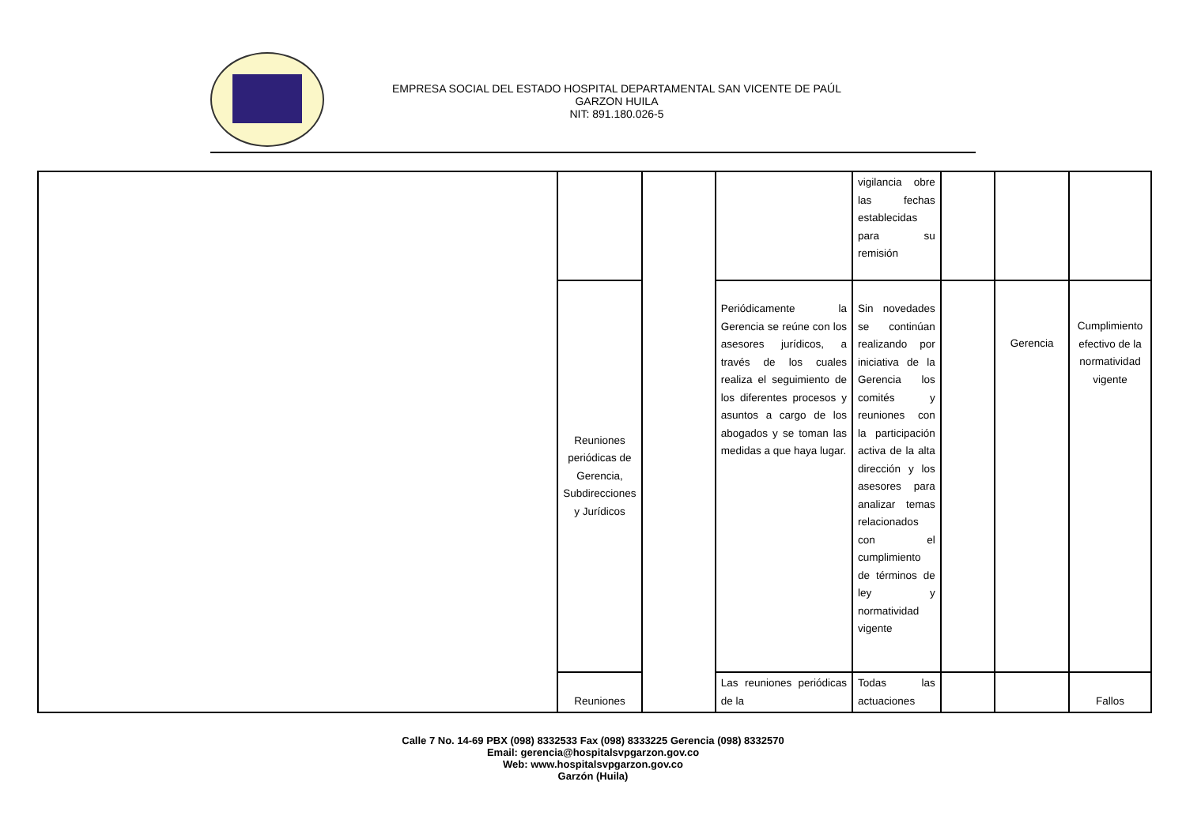EMPRESA SOCIAL DEL ESTADO HOSPITAL DEPARTAMENTAL SAN VICENTE DE PAÚL
GARZON HUILA
NIT: 891.180.026-5
| | | | | vigilancia obre las fechas establecidas para su remisión | | | |
| | Reuniones periódicas de Gerencia, Subdirecciones y Jurídicos | | Periódicamente la Gerencia se reúne con los asesores jurídicos, a través de los cuales realiza el seguimiento de los diferentes procesos y asuntos a cargo de los abogados y se toman las medidas a que haya lugar. | Sin novedades se continúan realizando por iniciativa de la Gerencia los comités y reuniones con la participación activa de la alta dirección y los asesores para analizar temas relacionados con el cumplimiento de términos de ley y normatividad vigente | | Gerencia | Cumplimiento efectivo de la normatividad vigente |
| | Reuniones | | Las reuniones periódicas de la | Todas las actuaciones | | | Fallos |
Calle 7 No. 14-69 PBX (098) 8332533 Fax (098) 8333225 Gerencia (098) 8332570
Email: gerencia@hospitalsvpgarzon.gov.co
Web: www.hospitalsvpgarzon.gov.co
Garzón (Huila)